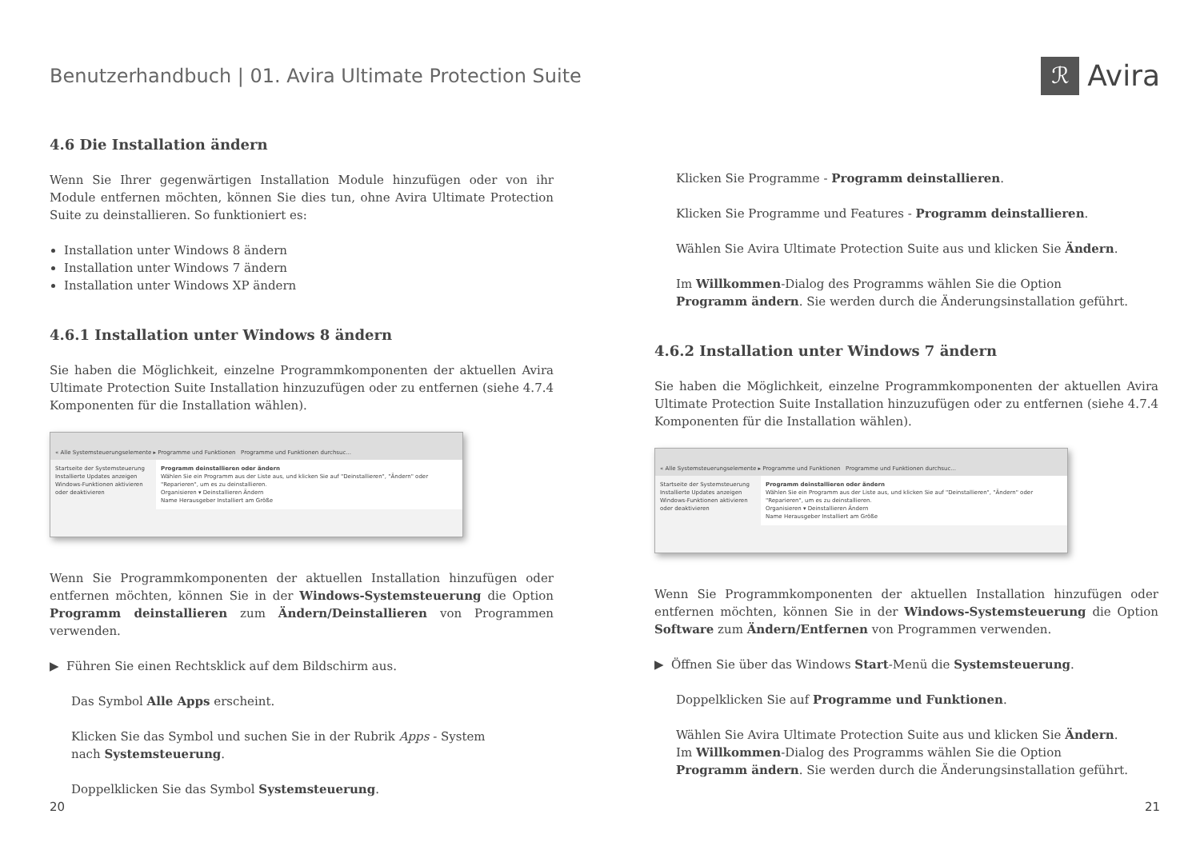Benutzerhandbuch | 01. Avira Ultimate Protection Suite
ℛ Avira
4.6 Die Installation ändern
Wenn Sie Ihrer gegenwärtigen Installation Module hinzufügen oder von ihr Module entfernen möchten, können Sie dies tun, ohne Avira Ultimate Protection Suite zu deinstallieren. So funktioniert es:
Installation unter Windows 8 ändern
Installation unter Windows 7 ändern
Installation unter Windows XP ändern
4.6.1 Installation unter Windows 8 ändern
Sie haben die Möglichkeit, einzelne Programmkomponenten der aktuellen Avira Ultimate Protection Suite Installation hinzuzufügen oder zu entfernen (siehe 4.7.4 Komponenten für die Installation wählen).
« Alle Systemsteuerungselemente ▸ Programme und Funktionen Programme und Funktionen durchsuc...
Startseite der Systemsteuerung
Installierte Updates anzeigen
Windows-Funktionen aktivieren oder deaktivieren
Programm deinstallieren oder ändern
Wählen Sie ein Programm aus der Liste aus, und klicken Sie auf "Deinstallieren", "Ändern" oder "Reparieren", um es zu deinstallieren.
Organisieren ▾ Deinstallieren Ändern
Name Herausgeber Installiert am Größe
Wenn Sie Programmkomponenten der aktuellen Installation hinzufügen oder entfernen möchten, können Sie in der Windows-Systemsteuerung die Option Programm deinstallieren zum Ändern/Deinstallieren von Programmen verwenden.
▶ Führen Sie einen Rechtsklick auf dem Bildschirm aus.
Das Symbol Alle Apps erscheint.
Klicken Sie das Symbol und suchen Sie in der Rubrik Apps - System
nach Systemsteuerung.
Doppelklicken Sie das Symbol Systemsteuerung.
Klicken Sie Programme - Programm deinstallieren.
Klicken Sie Programme und Features - Programm deinstallieren.
Wählen Sie Avira Ultimate Protection Suite aus und klicken Sie Ändern.
Im Willkommen-Dialog des Programms wählen Sie die Option
Programm ändern. Sie werden durch die Änderungsinstallation geführt.
4.6.2 Installation unter Windows 7 ändern
Sie haben die Möglichkeit, einzelne Programmkomponenten der aktuellen Avira Ultimate Protection Suite Installation hinzuzufügen oder zu entfernen (siehe 4.7.4 Komponenten für die Installation wählen).
« Alle Systemsteuerungselemente ▸ Programme und Funktionen Programme und Funktionen durchsuc...
Startseite der Systemsteuerung
Installierte Updates anzeigen
Windows-Funktionen aktivieren oder deaktivieren
Programm deinstallieren oder ändern
Wählen Sie ein Programm aus der Liste aus, und klicken Sie auf "Deinstallieren", "Ändern" oder "Reparieren", um es zu deinstallieren.
Organisieren ▾ Deinstallieren Ändern
Name Herausgeber Installiert am Größe
Wenn Sie Programmkomponenten der aktuellen Installation hinzufügen oder entfernen möchten, können Sie in der Windows-Systemsteuerung die Option Software zum Ändern/Entfernen von Programmen verwenden.
▶ Öffnen Sie über das Windows Start-Menü die Systemsteuerung.
Doppelklicken Sie auf Programme und Funktionen.
Wählen Sie Avira Ultimate Protection Suite aus und klicken Sie Ändern.
Im Willkommen-Dialog des Programms wählen Sie die Option
Programm ändern. Sie werden durch die Änderungsinstallation geführt.
20 21